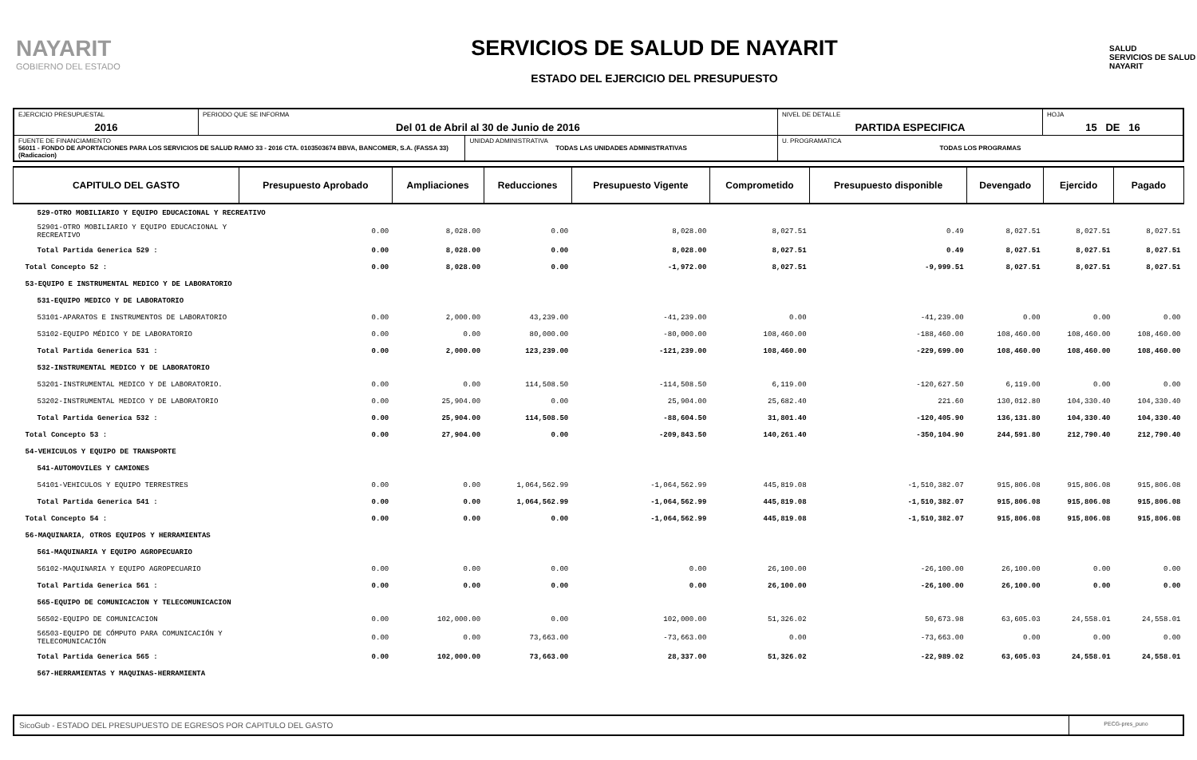NAYARIT
GOBIERNO DEL ESTADO
SERVICIOS DE SALUD DE NAYARIT
ESTADO DEL EJERCICIO DEL PRESUPUESTO
SALUD
SERVICIOS DE SALUD NAYARIT
| EJERCICIO PRESUPUESTAL 2016 | PERIODO QUE SE INFORMA Del 01 de Abril al 30 de Junio de 2016 | | NIVEL DE DETALLE PARTIDA ESPECIFICA | HOJA 15 DE 16 |
| FUENTE DE FINANCIAMIENTO 56011 - FONDO DE APORTACIONES PARA LOS SERVICIOS DE SALUD RAMO 33 - 2016 CTA. 0103503674 BBVA, BANCOMER, S.A. (FASSA 33)(Radicacion) | | UNIDAD ADMINISTRATIVA TODAS LAS UNIDADES ADMINISTRATIVAS | U. PROGRAMATICA TODAS LOS PROGRAMAS | |
| CAPITULO DEL GASTO | Presupuesto Aprobado | Ampliaciones | Reducciones | Presupuesto Vigente | Comprometido | Presupuesto disponible | Devengado | Ejercido | Pagado |
| --- | --- | --- | --- | --- | --- | --- | --- | --- | --- |
| 529-OTRO MOBILIARIO Y EQUIPO EDUCACIONAL Y RECREATIVO | | | | | | | | | |
| 52901-OTRO MOBILIARIO Y EQUIPO EDUCACIONAL Y RECREATIVO | 0.00 | 8,028.00 | 0.00 | 8,028.00 | 8,027.51 | 0.49 | 8,027.51 | 8,027.51 | 8,027.51 |
| Total Partida Generica 529 : | 0.00 | 8,028.00 | 0.00 | 8,028.00 | 8,027.51 | 0.49 | 8,027.51 | 8,027.51 | 8,027.51 |
| Total Concepto 52 : | 0.00 | 8,028.00 | 0.00 | -1,972.00 | 8,027.51 | -9,999.51 | 8,027.51 | 8,027.51 | 8,027.51 |
| 53-EQUIPO E INSTRUMENTAL MEDICO Y DE LABORATORIO | | | | | | | | | |
| 531-EQUIPO MEDICO Y DE LABORATORIO | | | | | | | | | |
| 53101-APARATOS E INSTRUMENTOS DE LABORATORIO | 0.00 | 2,000.00 | 43,239.00 | -41,239.00 | 0.00 | -41,239.00 | 0.00 | 0.00 | 0.00 |
| 53102-EQUIPO MÉDICO Y DE LABORATORIO | 0.00 | 0.00 | 80,000.00 | -80,000.00 | 108,460.00 | -188,460.00 | 108,460.00 | 108,460.00 | 108,460.00 |
| Total Partida Generica 531 : | 0.00 | 2,000.00 | 123,239.00 | -121,239.00 | 108,460.00 | -229,699.00 | 108,460.00 | 108,460.00 | 108,460.00 |
| 532-INSTRUMENTAL MEDICO Y DE LABORATORIO | | | | | | | | | |
| 53201-INSTRUMENTAL MEDICO Y DE LABORATORIO. | 0.00 | 0.00 | 114,508.50 | -114,508.50 | 6,119.00 | -120,627.50 | 6,119.00 | 0.00 | 0.00 |
| 53202-INSTRUMENTAL MEDICO Y DE LABORATORIO | 0.00 | 25,904.00 | 0.00 | 25,904.00 | 25,682.40 | 221.60 | 130,012.80 | 104,330.40 | 104,330.40 |
| Total Partida Generica 532 : | 0.00 | 25,904.00 | 114,508.50 | -88,604.50 | 31,801.40 | -120,405.90 | 136,131.80 | 104,330.40 | 104,330.40 |
| Total Concepto 53 : | 0.00 | 27,904.00 | 0.00 | -209,843.50 | 140,261.40 | -350,104.90 | 244,591.80 | 212,790.40 | 212,790.40 |
| 54-VEHICULOS Y EQUIPO DE TRANSPORTE | | | | | | | | | |
| 541-AUTOMOVILES Y CAMIONES | | | | | | | | | |
| 54101-VEHICULOS Y EQUIPO TERRESTRES | 0.00 | 0.00 | 1,064,562.99 | -1,064,562.99 | 445,819.08 | -1,510,382.07 | 915,806.08 | 915,806.08 | 915,806.08 |
| Total Partida Generica 541 : | 0.00 | 0.00 | 1,064,562.99 | -1,064,562.99 | 445,819.08 | -1,510,382.07 | 915,806.08 | 915,806.08 | 915,806.08 |
| Total Concepto 54 : | 0.00 | 0.00 | 0.00 | -1,064,562.99 | 445,819.08 | -1,510,382.07 | 915,806.08 | 915,806.08 | 915,806.08 |
| 56-MAQUINARIA, OTROS EQUIPOS Y HERRAMIENTAS | | | | | | | | | |
| 561-MAQUINARIA Y EQUIPO AGROPECUARIO | | | | | | | | | |
| 56102-MAQUINARIA Y EQUIPO AGROPECUARIO | 0.00 | 0.00 | 0.00 | 0.00 | 26,100.00 | -26,100.00 | 26,100.00 | 0.00 | 0.00 |
| Total Partida Generica 561 : | 0.00 | 0.00 | 0.00 | 0.00 | 26,100.00 | -26,100.00 | 26,100.00 | 0.00 | 0.00 |
| 565-EQUIPO DE COMUNICACION Y TELECOMUNICACION | | | | | | | | | |
| 56502-EQUIPO DE COMUNICACION | 0.00 | 102,000.00 | 0.00 | 102,000.00 | 51,326.02 | 50,673.98 | 63,605.03 | 24,558.01 | 24,558.01 |
| 56503-EQUIPO DE CÓMPUTO PARA COMUNICACIÓN Y TELECOMUNICACIÓN | 0.00 | 0.00 | 73,663.00 | -73,663.00 | 0.00 | -73,663.00 | 0.00 | 0.00 | 0.00 |
| Total Partida Generica 565 : | 0.00 | 102,000.00 | 73,663.00 | 28,337.00 | 51,326.02 | -22,989.02 | 63,605.03 | 24,558.01 | 24,558.01 |
| 567-HERRAMIENTAS Y MAQUINAS-HERRAMIENTA | | | | | | | | | |
SicoGub - ESTADO DEL PRESUPUESTO DE EGRESOS POR CAPITULO DEL GASTO
PECG-pres_puno